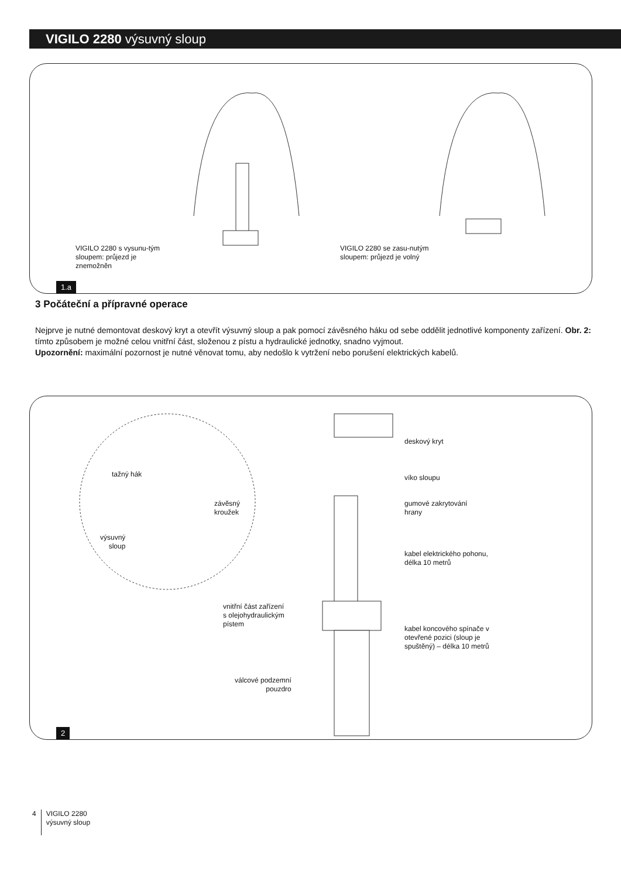VIGILO 2280 výsuvný sloup
VIGILO 2280 s vysunu-tým sloupem: průjezd je znemožněn
VIGILO 2280 se zasu-nutým sloupem: průjezd je volný
1.a
3 Počáteční a přípravné operace
Nejprve je nutné demontovat deskový kryt a otevřít výsuvný sloup a pak pomocí závěsného háku od sebe oddělit jednotlivé komponenty zařízení. Obr. 2: tímto způsobem je možné celou vnitřní část, složenou z pístu a hydraulické jednotky, snadno vyjmout.
Upozornění: maximální pozornost je nutné věnovat tomu, aby nedošlo k vytržení nebo porušení elektrických kabelů.
deskový kryt
víko sloupu
gumové zakrytování
hrany
kabel elektrického pohonu,
délka 10 metrů
kabel koncového spínače v otevřené pozici (sloup je spuštěný) – délka 10 metrů
tažný hák
závěsný
kroužek
výsuvný
sloup
vnitřní část zařízení
s olejohydraulickým
pístem
válcové podzemní
pouzdro
2
4
VIGILO 2280
výsuvný sloup